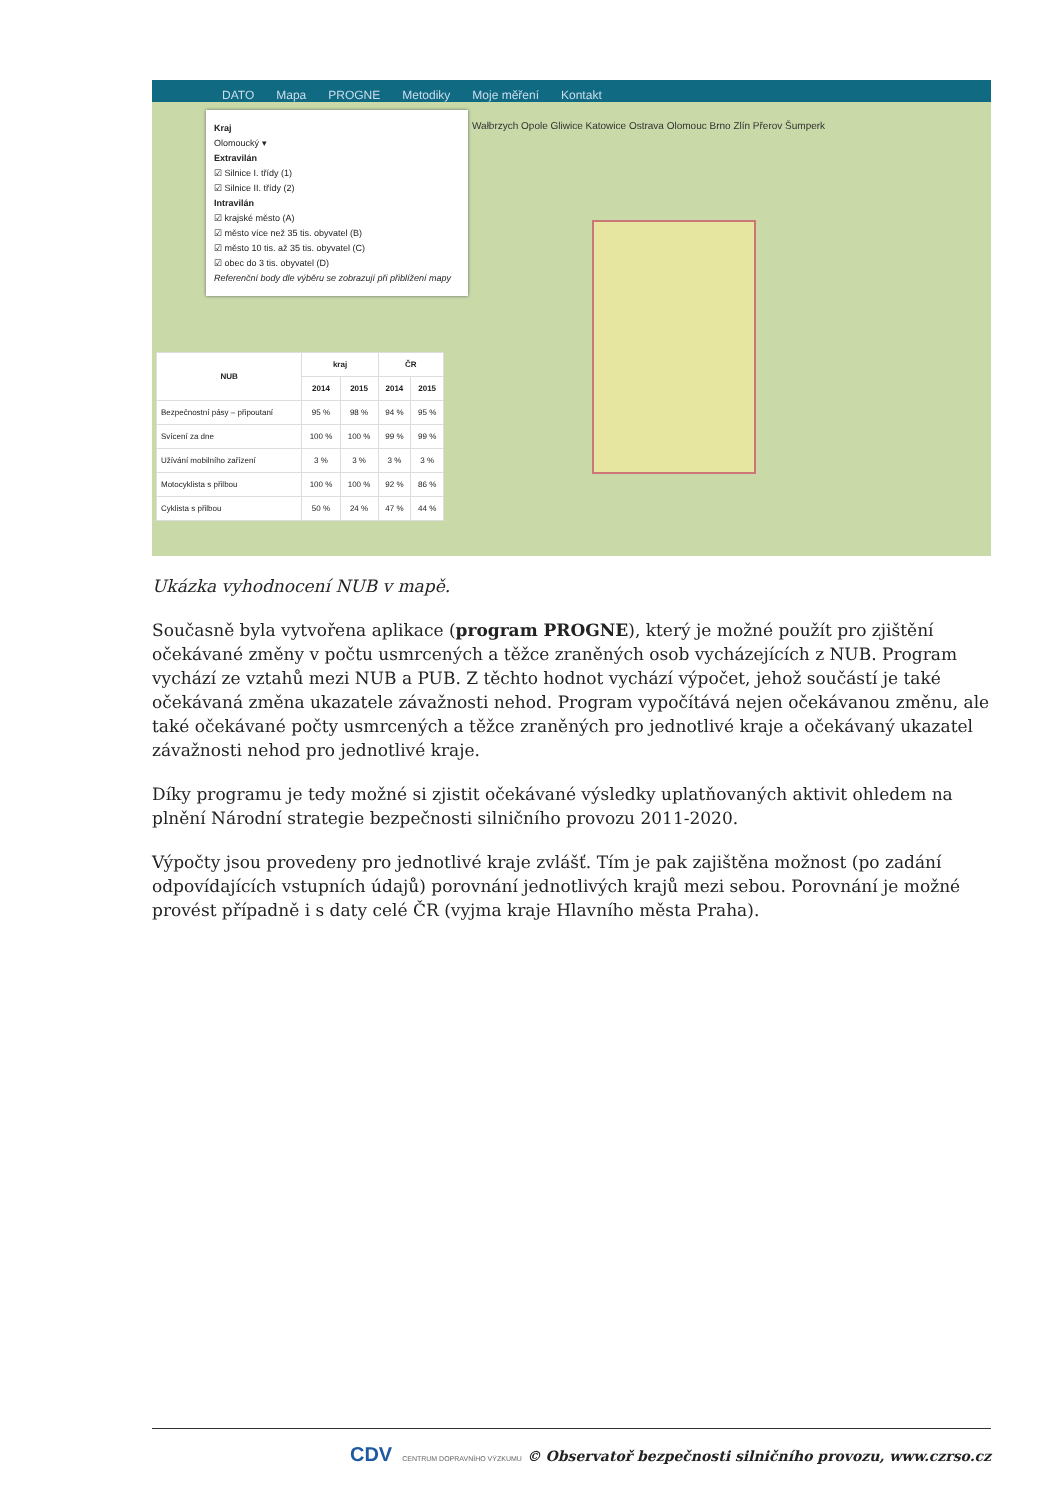DATO Mapa PROGNE Metodiky Moje měření Kontakt
Wałbrzych Opole Gliwice Katowice Ostrava Olomouc Brno Zlín Přerov Šumperk
Kraj
Olomoucký ▾
Extravilán
☑ Silnice I. třídy (1)
☑ Silnice II. třídy (2)
Intravilán
☑ krajské město (A)
☑ město více než 35 tis. obyvatel (B)
☑ město 10 tis. až 35 tis. obyvatel (C)
☑ obec do 3 tis. obyvatel (D)
Referenční body dle výběru se zobrazují při přiblížení mapy
| NUB | kraj | | ČR | |
| --- | --- | --- | --- | --- |
| | 2014 | 2015 | 2014 | 2015 |
| Bezpečnostní pásy – připoutaní | 95 % | 98 % | 94 % | 95 % |
| Svícení za dne | 100 % | 100 % | 99 % | 99 % |
| Užívání mobilního zařízení | 3 % | 3 % | 3 % | 3 % |
| Motocyklista s přilbou | 100 % | 100 % | 92 % | 86 % |
| Cyklista s přilbou | 50 % | 24 % | 47 % | 44 % |
Ukázka vyhodnocení NUB v mapě.
Současně byla vytvořena aplikace (program PROGNE), který je možné použít pro zjištění očekávané změny v počtu usmrcených a těžce zraněných osob vycházejících z NUB. Program vychází ze vztahů mezi NUB a PUB. Z těchto hodnot vychází výpočet, jehož součástí je také očekávaná změna ukazatele závažnosti nehod. Program vypočítává nejen očekávanou změnu, ale také očekávané počty usmrcených a těžce zraněných pro jednotlivé kraje a očekávaný ukazatel závažnosti nehod pro jednotlivé kraje.
Díky programu je tedy možné si zjistit očekávané výsledky uplatňovaných aktivit ohledem na plnění Národní strategie bezpečnosti silničního provozu 2011-2020.
Výpočty jsou provedeny pro jednotlivé kraje zvlášť. Tím je pak zajištěna možnost (po zadání odpovídajících vstupních údajů) porovnání jednotlivých krajů mezi sebou. Porovnání je možné provést případně i s daty celé ČR (vyjma kraje Hlavního města Praha).
CDV CENTRUM DOPRAVNÍHO VÝZKUMU © Observatoř bezpečnosti silničního provozu, www.czrso.cz